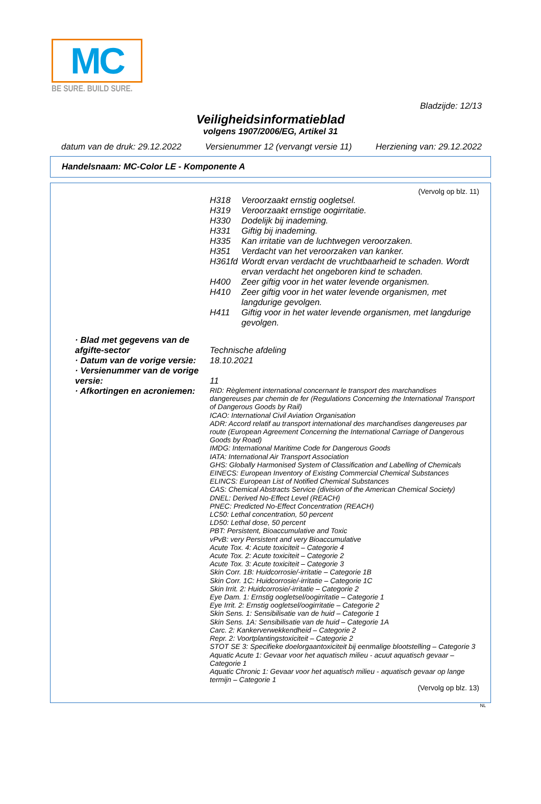MC
BE SURE. BUILD SURE.
Bladzijde: 12/13
Veiligheidsinformatieblad
volgens 1907/2006/EG, Artikel 31
datum van de druk: 29.12.2022 Versienummer 12 (vervangt versie 11) Herziening van: 29.12.2022
Handelsnaam: MC-Color LE - Komponente A
(Vervolg op blz. 11)
H318 Veroorzaakt ernstig oogletsel.
H319 Veroorzaakt ernstige oogirritatie.
H330 Dodelijk bij inademing.
H331 Giftig bij inademing.
H335 Kan irritatie van de luchtwegen veroorzaken.
H351 Verdacht van het veroorzaken van kanker.
H361fd Wordt ervan verdacht de vruchtbaarheid te schaden. Wordt ervan verdacht het ongeboren kind te schaden.
H400 Zeer giftig voor in het water levende organismen.
H410 Zeer giftig voor in het water levende organismen, met langdurige gevolgen.
H411 Giftig voor in het water levende organismen, met langdurige gevolgen.
· Blad met gegevens van de afgifte-sector
Technische afdeling
· Datum van de vorige versie:
18.10.2021
· Versienummer van de vorige versie:
11
· Afkortingen en acroniemen:
RID: Règlement international concernant le transport des marchandises dangereuses par chemin de fer (Regulations Concerning the International Transport of Dangerous Goods by Rail)
ICAO: International Civil Aviation Organisation
ADR: Accord relatif au transport international des marchandises dangereuses par route (European Agreement Concerning the International Carriage of Dangerous Goods by Road)
IMDG: International Maritime Code for Dangerous Goods
IATA: International Air Transport Association
GHS: Globally Harmonised System of Classification and Labelling of Chemicals
EINECS: European Inventory of Existing Commercial Chemical Substances
ELINCS: European List of Notified Chemical Substances
CAS: Chemical Abstracts Service (division of the American Chemical Society)
DNEL: Derived No-Effect Level (REACH)
PNEC: Predicted No-Effect Concentration (REACH)
LC50: Lethal concentration, 50 percent
LD50: Lethal dose, 50 percent
PBT: Persistent, Bioaccumulative and Toxic
vPvB: very Persistent and very Bioaccumulative
Acute Tox. 4: Acute toxiciteit – Categorie 4
Acute Tox. 2: Acute toxiciteit – Categorie 2
Acute Tox. 3: Acute toxiciteit – Categorie 3
Skin Corr. 1B: Huidcorrosie/-irritatie – Categorie 1B
Skin Corr. 1C: Huidcorrosie/-irritatie – Categorie 1C
Skin Irrit. 2: Huidcorrosie/-irritatie – Categorie 2
Eye Dam. 1: Ernstig oogletsel/oogirritatie – Categorie 1
Eye Irrit. 2: Ernstig oogletsel/oogirritatie – Categorie 2
Skin Sens. 1: Sensibilisatie van de huid – Categorie 1
Skin Sens. 1A: Sensibilisatie van de huid – Categorie 1A
Carc. 2: Kankerverwekkendheid – Categorie 2
Repr. 2: Voortplantingstoxiciteit – Categorie 2
STOT SE 3: Specifieke doelorgaantoxiciteit bij eenmalige blootstelling – Categorie 3
Aquatic Acute 1: Gevaar voor het aquatisch milieu - acuut aquatisch gevaar – Categorie 1
Aquatic Chronic 1: Gevaar voor het aquatisch milieu - aquatisch gevaar op lange termijn – Categorie 1
(Vervolg op blz. 13)
NL